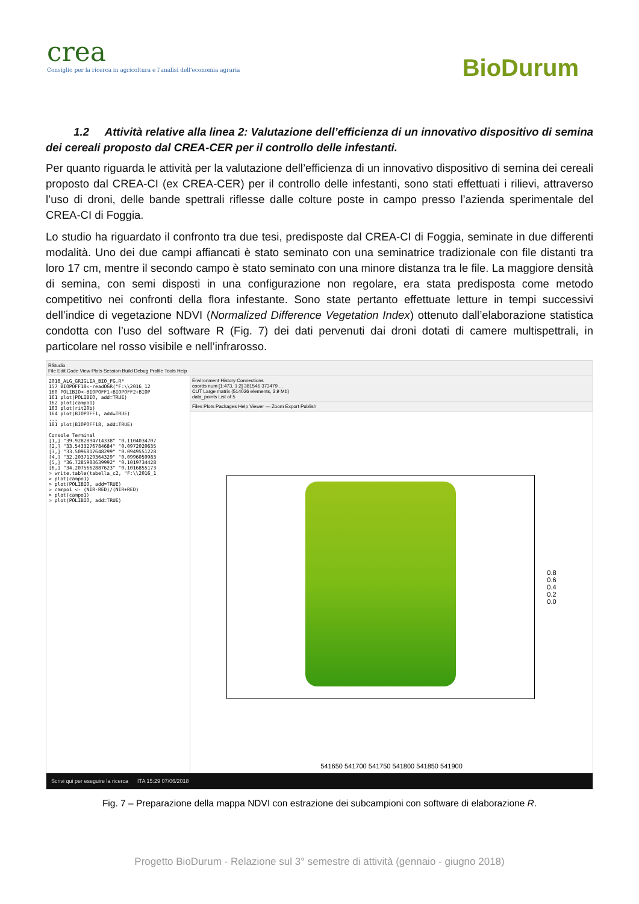crea
Consiglio per la ricerca in agricoltura e l'analisi dell'economia agraria
BioDurum
1.2 Attività relative alla linea 2: Valutazione dell’efficienza di un innovativo dispositivo di semina dei cereali proposto dal CREA-CER per il controllo delle infestanti.
Per quanto riguarda le attività per la valutazione dell’efficienza di un innovativo dispositivo di semina dei cereali proposto dal CREA-CI (ex CREA-CER) per il controllo delle infestanti, sono stati effettuati i rilievi, attraverso l’uso di droni, delle bande spettrali riflesse dalle colture poste in campo presso l’azienda sperimentale del CREA-CI di Foggia.
Lo studio ha riguardato il confronto tra due tesi, predisposte dal CREA-CI di Foggia, seminate in due differenti modalità. Uno dei due campi affiancati è stato seminato con una seminatrice tradizionale con file distanti tra loro 17 cm, mentre il secondo campo è stato seminato con una minore distanza tra le file. La maggiore densità di semina, con semi disposti in una configurazione non regolare, era stata predisposta come metodo competitivo nei confronti della flora infestante. Sono state pertanto effettuate letture in tempi successivi dell’indice di vegetazione NDVI (Normalized Difference Vegetation Index) ottenuto dall’elaborazione statistica condotta con l’uso del software R (Fig. 7) dei dati pervenuti dai droni dotati di camere multispettrali, in particolare nel rosso visibile e nell’infrarosso.
RStudio
File Edit Code View Plots Session Build Debug Profile Tools Help
2018_ALG_GRIGLIA_BIO_FG.R* 157 BIOPOFF18<-readOGR("F:\\2016_12 160 POLIBIO<-BIOPOFF1+BIOPOFF2+BIOP 161 plot(POLIBIO, add=TRUE) 162 plot(campo1) 163 plot(rit20b) 164 plot(BIOPOFF1, add=TRUE) ... 181 plot(BIOPOFF18, add=TRUE) Console Terminal [1,] "39.9282894714338" "0.1104034707 [2,] "33.5433276784684" "0.0972020635 [3,] "33.5096817648299" "0.0949551228 [4,] "32.2037129364329" "0.0996059983 [5,] "36.7285983639992" "0.1019734428 [6,] "34.2075662887623" "0.1016855173 > write.table(tabella_c2, "F:\\2016_1 > plot(campo1) > plot(POLIBIO, add=TRUE) > campo1 <- (NIR-RED)/(NIR+RED) > plot(campo1) > plot(POLIBIO, add=TRUE)
Environment History Connections
coords num [1:473, 1:2] 381546 373479 ...
CUT Large matrix (514026 elements, 3.9 Mb)
data_points List of 5
Files Plots Packages Help Viewer — Zoom Export Publish
0.8
0.6
0.4
0.2
0.0
541650 541700 541750 541800 541850 541900
Scrivi qui per eseguire la ricerca ITA 15:29 07/06/2018
Fig. 7 – Preparazione della mappa NDVI con estrazione dei subcampioni con software di elaborazione R.
Progetto BioDurum - Relazione sul 3° semestre di attività (gennaio - giugno 2018)